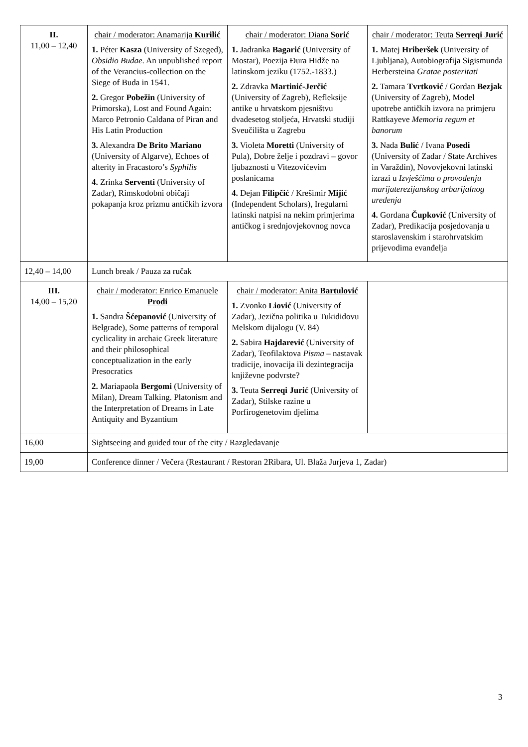| II. 11,00 – 12,40 | chair / moderator: Anamarija Kurilić 1. Péter Kasza (University of Szeged), Obsidio Budae . An unpublished report of the Verancius-collection on the Siege of Buda in 1541. 2. Gregor Pobežin (University of Primorska), Lost and Found Again: Marco Petronio Caldana of Piran and His Latin Production 3. Alexandra De Brito Mariano (University of Algarve), Echoes of alterity in Fracastoro’s Syphilis 4. Zrinka Serventi (University of Zadar), Rimskodobni običaji pokapanja kroz prizmu antičkih izvora | chair / moderator: Diana Sorić 1. Jadranka Bagarić (University of Mostar), Poezija Đura Hidže na latinskom jeziku (1752.-1833.) 2. Zdravka Martinić-Jerčić (University of Zagreb), Refleksije antike u hrvatskom pjesništvu dvadesetog stoljeća, Hrvatski studiji Sveučilišta u Zagrebu 3. Violeta Moretti (University of Pula), Dobre želje i pozdravi – govor ljubaznosti u Vitezovićevim poslanicama 4. Dejan Filipčić / Krešimir Mijić (Independent Scholars), Iregularni latinski natpisi na nekim primjerima antičkog i srednjovjekovnog novca | chair / moderator: Teuta Serreqi Jurić 1. Matej Hriberšek (University of Ljubljana), Autobiografija Sigismunda Herbersteina Gratae posteritati 2. Tamara Tvrtković / Gordan Bezjak (University of Zagreb), Model upotrebe antičkih izvora na primjeru Rattkayeve Memoria regum et banorum 3. Nada Bulić / Ivana Posedi (University of Zadar / State Archives in Varaždin), Novovjekovni latinski izrazi u Izvješćima o provođenju marijaterezijanskog urbarijalnog uređenja 4. Gordana Čupković (University of Zadar), Predikacija posjedovanja u staroslavenskim i starohrvatskim prijevodima evanđelja |
| 12,40 – 14,00 | Lunch break / Pauza za ručak | | |
| III. 14,00 – 15,20 | chair / moderator: Enrico Emanuele Prodi 1. Sandra Šćepanović (University of Belgrade), Some patterns of temporal cyclicality in archaic Greek literature and their philosophical conceptualization in the early Presocratics 2. Mariapaola Bergomi (University of Milan), Dream Talking. Platonism and the Interpretation of Dreams in Late Antiquity and Byzantium | chair / moderator: Anita Bartulović 1. Zvonko Liović (University of Zadar), Jezična politika u Tukididovu Melskom dijalogu (V. 84) 2. Sabira Hajdarević (University of Zadar), Teofilaktova Pisma – nastavak tradicije, inovacija ili dezintegracija književne podvrste? 3. Teuta Serreqi Jurić (University of Zadar), Stilske razine u Porfirogenetovim djelima | |
| 16,00 | Sightseeing and guided tour of the city / Razgledavanje | | |
| 19,00 | Conference dinner / Večera (Restaurant / Restoran 2Ribara, Ul. Blaža Jurjeva 1, Zadar) | | |
3